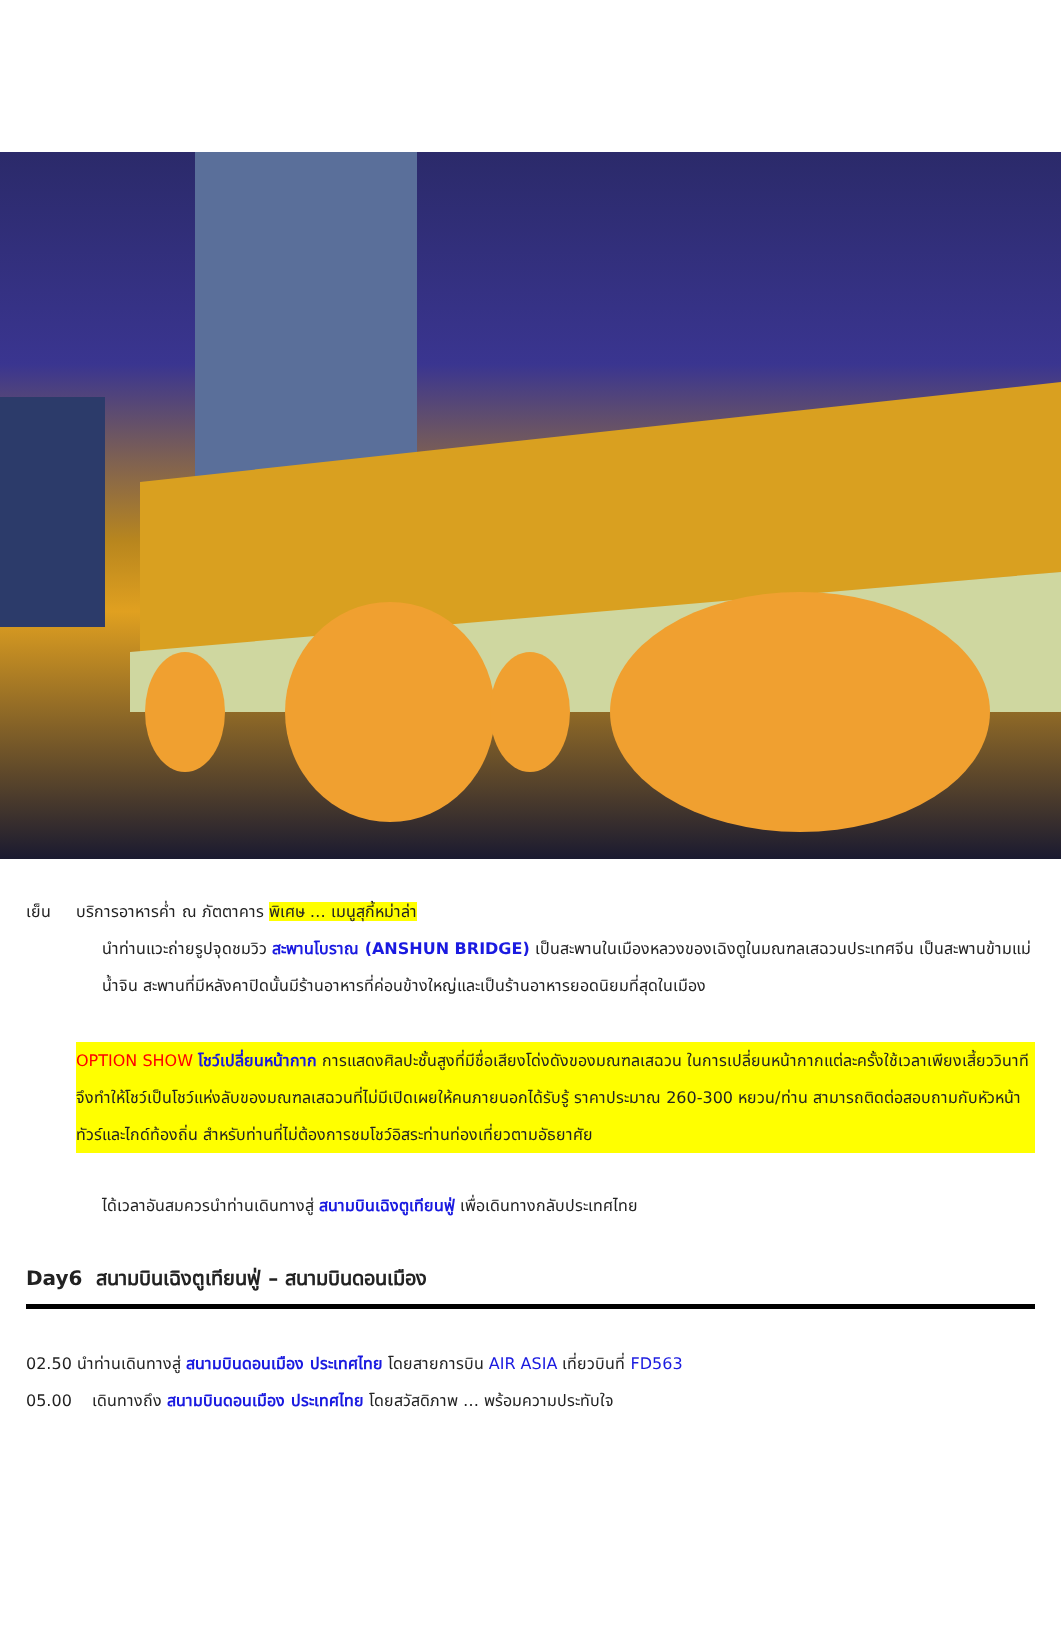เย็น บริการอาหารค่ำ ณ ภัตตาคาร พิเศษ … เมนูสุกี้หม่าล่า
นำท่านแวะถ่ายรูปจุดชมวิว สะพานโบราณ (ANSHUN BRIDGE) เป็นสะพานในเมืองหลวงของเฉิงตูในมณฑลเสฉวนประเทศจีน เป็นสะพานข้ามแม่น้ำจิน สะพานที่มีหลังคาปิดนั้นมีร้านอาหารที่ค่อนข้างใหญ่และเป็นร้านอาหารยอดนิยมที่สุดในเมือง
OPTION SHOW โชว์เปลี่ยนหน้ากาก การแสดงศิลปะชั้นสูงที่มีชื่อเสียงโด่งดังของมณฑลเสฉวน ในการเปลี่ยนหน้ากากแต่ละครั้งใช้เวลาเพียงเสี้ยววินาที จึงทำให้โชว์เป็นโชว์แห่งลับของมณฑลเสฉวนที่ไม่มีเปิดเผยให้คนภายนอกได้รับรู้ ราคาประมาณ 260-300 หยวน/ท่าน สามารถติดต่อสอบถามกับหัวหน้าทัวร์และไกด์ท้องถิ่น สำหรับท่านที่ไม่ต้องการชมโชว์อิสระท่านท่องเที่ยวตามอัธยาศัย
ได้เวลาอันสมควรนำท่านเดินทางสู่ สนามบินเฉิงตูเทียนฟู่ เพื่อเดินทางกลับประเทศไทย
Day6 สนามบินเฉิงตูเทียนฟู่ – สนามบินดอนเมือง
02.50 นำท่านเดินทางสู่ สนามบินดอนเมือง ประเทศไทย โดยสายการบิน AIR ASIA เที่ยวบินที่ FD563
05.00 เดินทางถึง สนามบินดอนเมือง ประเทศไทย โดยสวัสดิภาพ … พร้อมความประทับใจ